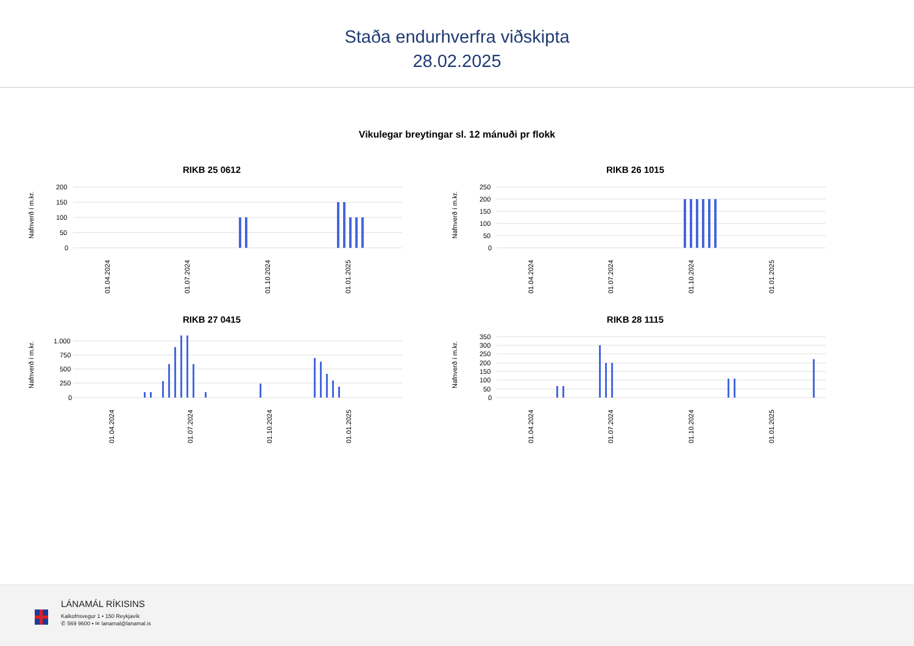Staða endurhverfra viðskipta
28.02.2025
Vikulegar breytingar sl. 12 mánuði pr flokk
RIKB 25 0612
Nafnverð í m.kr.
200
150
100
50
0
01.04.2024
01.07.2024
01.10.2024
01.01.2025
RIKB 26 1015
Nafnverð í m.kr.
250
200
150
100
50
0
01.04.2024
01.07.2024
01.10.2024
01.01.2025
RIKB 27 0415
Nafnverð í m.kr.
1.000
750
500
250
0
01.04.2024
01.07.2024
01.10.2024
01.01.2025
RIKB 28 1115
Nafnverð í m.kr.
350
300
250
200
150
100
50
0
01.04.2024
01.07.2024
01.10.2024
01.01.2025
LÁNAMÁL RÍKISINS
Kalkofnsvegur 1 • 150 Reykjavík
✆ 569 9600 • ✉ lanamal@lanamal.is